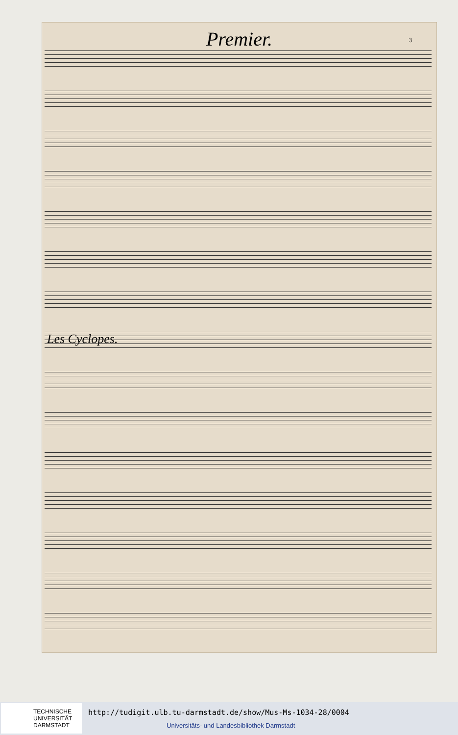3
Premier.
Les Cyclopes.
TECHNISCHE
UNIVERSITÄT
DARMSTADT
http://tudigit.ulb.tu-darmstadt.de/show/Mus-Ms-1034-28/0004
Universitäts- und Landesbibliothek Darmstadt